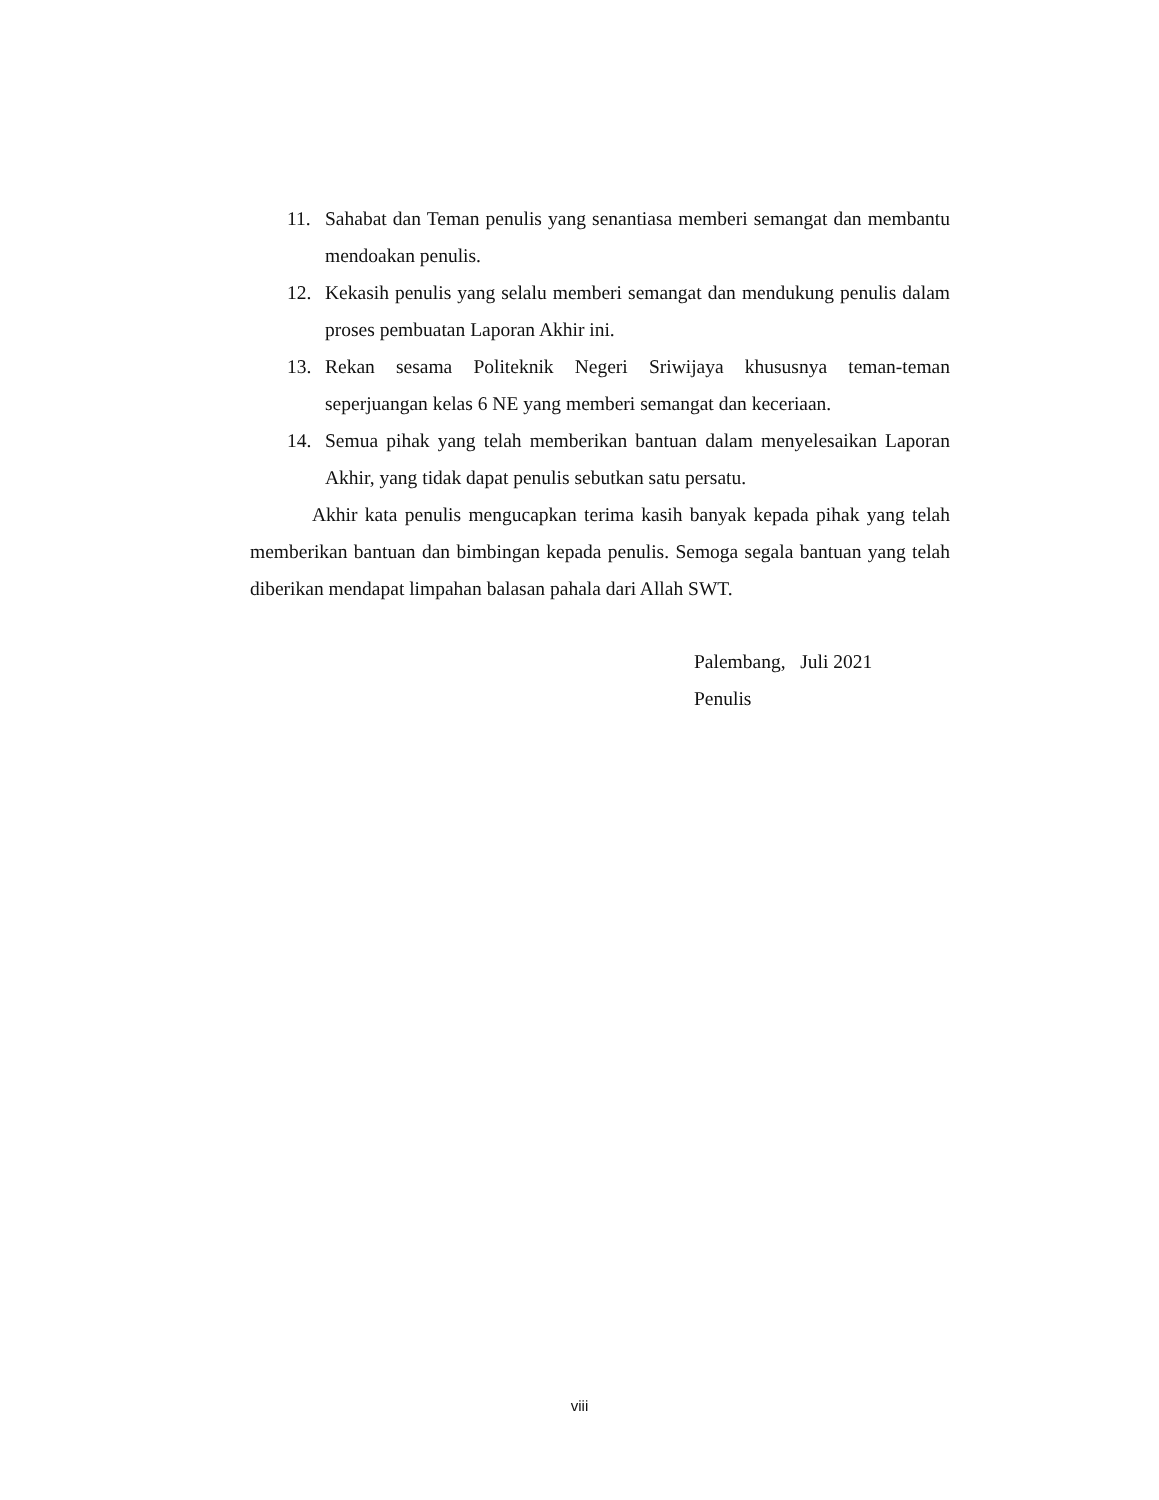11. Sahabat dan Teman penulis yang senantiasa memberi semangat dan membantu mendoakan penulis.
12. Kekasih penulis yang selalu memberi semangat dan mendukung penulis dalam proses pembuatan Laporan Akhir ini.
13. Rekan sesama Politeknik Negeri Sriwijaya khususnya teman-teman seperjuangan kelas 6 NE yang memberi semangat dan keceriaan.
14. Semua pihak yang telah memberikan bantuan dalam menyelesaikan Laporan Akhir, yang tidak dapat penulis sebutkan satu persatu.
Akhir kata penulis mengucapkan terima kasih banyak kepada pihak yang telah memberikan bantuan dan bimbingan kepada penulis. Semoga segala bantuan yang telah diberikan mendapat limpahan balasan pahala dari Allah SWT.
Palembang, Juli 2021
Penulis
viii